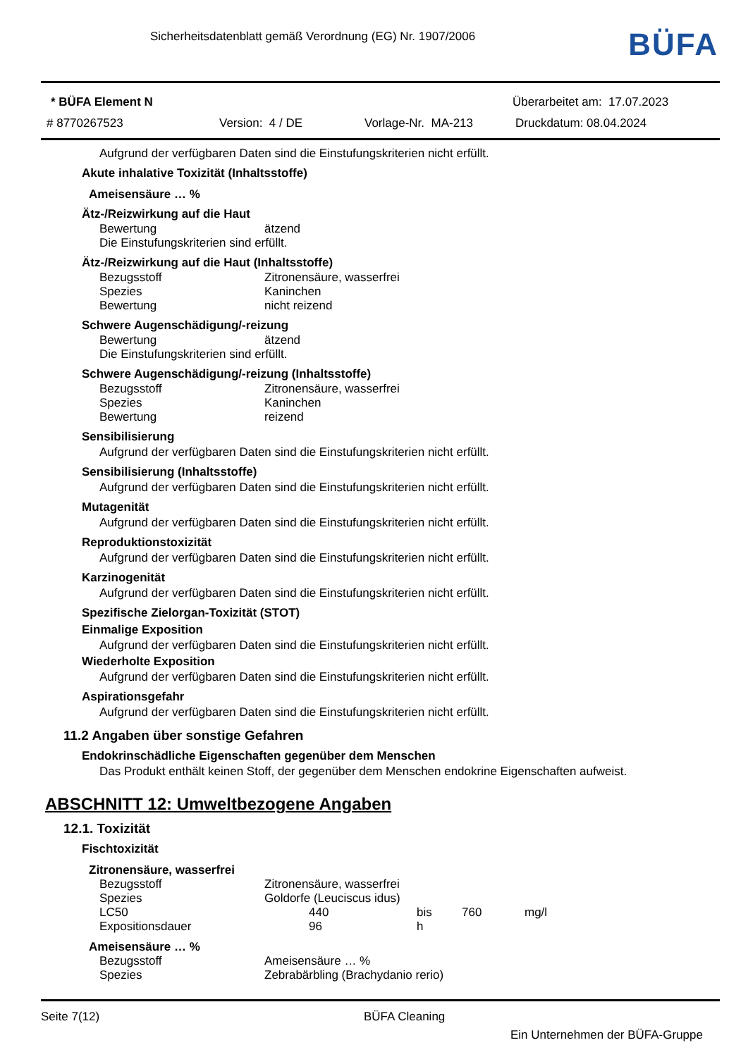Sicherheitsdatenblatt gemäß Verordnung (EG) Nr. 1907/2006
BÜFA
* BÜFA Element N Überarbeitet am: 17.07.2023
# 8770267523 Version: 4 / DE Vorlage-Nr. MA-213 Druckdatum: 08.04.2024
Aufgrund der verfügbaren Daten sind die Einstufungskriterien nicht erfüllt.
Akute inhalative Toxizität (Inhaltsstoffe)
Ameisensäure … %
Ätz-/Reizwirkung auf die Haut
| Bewertung | ätzend |
| Die Einstufungskriterien sind erfüllt. | |
Ätz-/Reizwirkung auf die Haut (Inhaltsstoffe)
| Bezugsstoff | Zitronensäure, wasserfrei |
| Spezies | Kaninchen |
| Bewertung | nicht reizend |
Schwere Augenschädigung/-reizung
| Bewertung | ätzend |
| Die Einstufungskriterien sind erfüllt. | |
Schwere Augenschädigung/-reizung (Inhaltsstoffe)
| Bezugsstoff | Zitronensäure, wasserfrei |
| Spezies | Kaninchen |
| Bewertung | reizend |
Sensibilisierung
Aufgrund der verfügbaren Daten sind die Einstufungskriterien nicht erfüllt.
Sensibilisierung (Inhaltsstoffe)
Aufgrund der verfügbaren Daten sind die Einstufungskriterien nicht erfüllt.
Mutagenität
Aufgrund der verfügbaren Daten sind die Einstufungskriterien nicht erfüllt.
Reproduktionstoxizität
Aufgrund der verfügbaren Daten sind die Einstufungskriterien nicht erfüllt.
Karzinogenität
Aufgrund der verfügbaren Daten sind die Einstufungskriterien nicht erfüllt.
Spezifische Zielorgan-Toxizität (STOT)
Einmalige Exposition
Aufgrund der verfügbaren Daten sind die Einstufungskriterien nicht erfüllt.
Wiederholte Exposition
Aufgrund der verfügbaren Daten sind die Einstufungskriterien nicht erfüllt.
Aspirationsgefahr
Aufgrund der verfügbaren Daten sind die Einstufungskriterien nicht erfüllt.
11.2 Angaben über sonstige Gefahren
Endokrinschädliche Eigenschaften gegenüber dem Menschen
Das Produkt enthält keinen Stoff, der gegenüber dem Menschen endokrine Eigenschaften aufweist.
ABSCHNITT 12: Umweltbezogene Angaben
12.1. Toxizität
Fischtoxizität
Zitronensäure, wasserfrei
| Bezugsstoff | Zitronensäure, wasserfrei | | | |
| Spezies | Goldorfe (Leuciscus idus) | | | |
| LC50 | 440 | bis | 760 | mg/l |
| Expositionsdauer | 96 | h | | |
Ameisensäure … %
| Bezugsstoff | Ameisensäure … % |
| Spezies | Zebrabärbling (Brachydanio rerio) |
Seite 7(12) BÜFA Cleaning
Ein Unternehmen der BÜFA-Gruppe